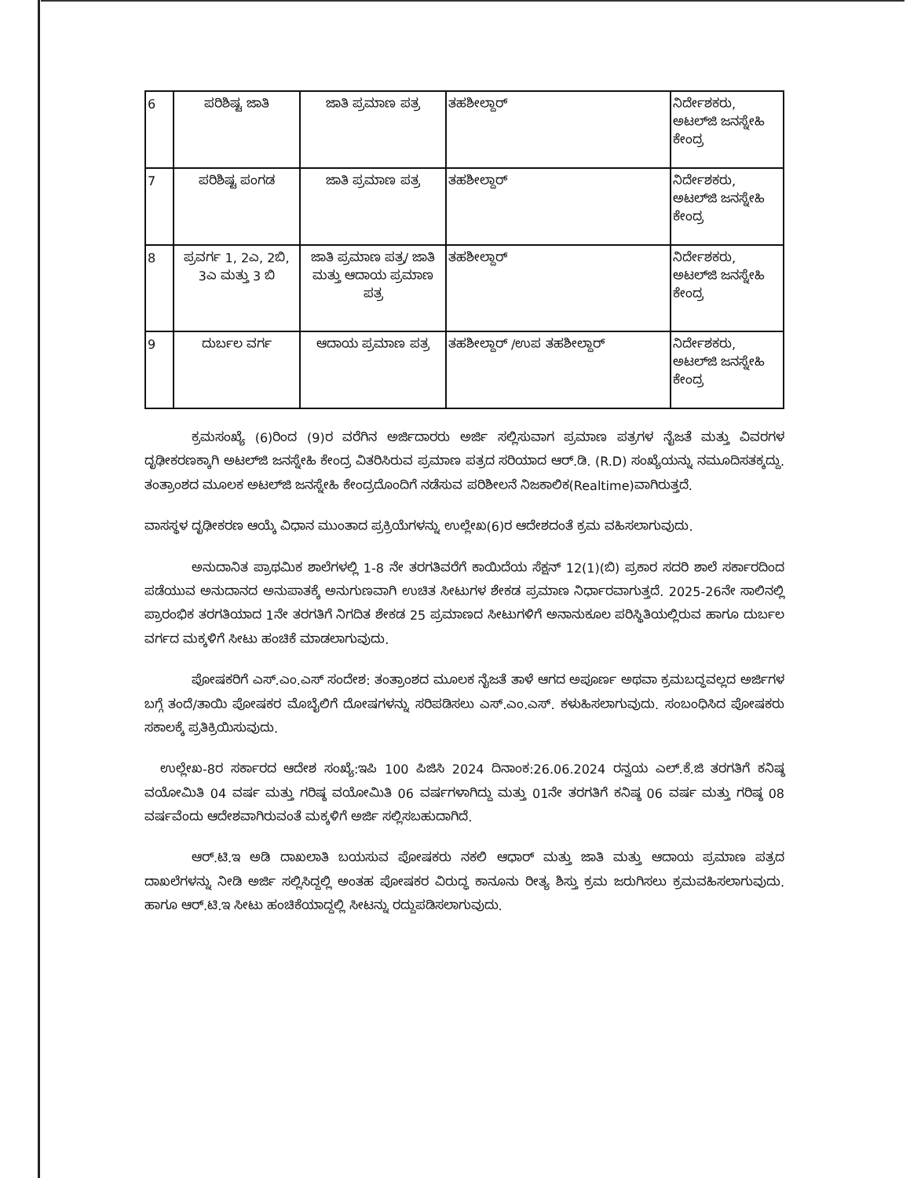| 6 | ಪರಿಶಿಷ್ಟ ಜಾತಿ | ಜಾತಿ ಪ್ರಮಾಣ ಪತ್ರ | ತಹಶೀಲ್ದಾರ್ | ನಿರ್ದೇಶಕರು, ಅಟಲ್‌ಜಿ ಜನಸ್ನೇಹಿ ಕೇಂದ್ರ |
| 7 | ಪರಿಶಿಷ್ಟ ಪಂಗಡ | ಜಾತಿ ಪ್ರಮಾಣ ಪತ್ರ | ತಹಶೀಲ್ದಾರ್ | ನಿರ್ದೇಶಕರು, ಅಟಲ್‌ಜಿ ಜನಸ್ನೇಹಿ ಕೇಂದ್ರ |
| 8 | ಪ್ರವರ್ಗ 1, 2ಎ, 2ಬಿ, 3ಎ ಮತ್ತು 3 ಬಿ | ಜಾತಿ ಪ್ರಮಾಣ ಪತ್ರ/ ಜಾತಿ ಮತ್ತು ಆದಾಯ ಪ್ರಮಾಣ ಪತ್ರ | ತಹಶೀಲ್ದಾರ್ | ನಿರ್ದೇಶಕರು, ಅಟಲ್‌ಜಿ ಜನಸ್ನೇಹಿ ಕೇಂದ್ರ |
| 9 | ದುರ್ಬಲ ವರ್ಗ | ಆದಾಯ ಪ್ರಮಾಣ ಪತ್ರ | ತಹಶೀಲ್ದಾರ್ /ಉಪ ತಹಶೀಲ್ದಾರ್ | ನಿರ್ದೇಶಕರು, ಅಟಲ್‌ಜಿ ಜನಸ್ನೇಹಿ ಕೇಂದ್ರ |
ಕ್ರಮಸಂಖ್ಯೆ (6)ರಿಂದ (9)ರ ವರೆಗಿನ ಅರ್ಜಿದಾರರು ಅರ್ಜಿ ಸಲ್ಲಿಸುವಾಗ ಪ್ರಮಾಣ ಪತ್ರಗಳ ನೈಜತೆ ಮತ್ತು ವಿವರಗಳ ದೃಢೀಕರಣಕ್ಕಾಗಿ ಅಟಲ್‌ಜಿ ಜನಸ್ನೇಹಿ ಕೇಂದ್ರ ವಿತರಿಸಿರುವ ಪ್ರಮಾಣ ಪತ್ರದ ಸರಿಯಾದ ಆರ್.ಡಿ. (R.D) ಸಂಖ್ಯೆಯನ್ನು ನಮೂದಿಸತಕ್ಕದ್ದು. ತಂತ್ರಾಂಶದ ಮೂಲಕ ಅಟಲ್‌ಜಿ ಜನಸ್ನೇಹಿ ಕೇಂದ್ರದೊಂದಿಗೆ ನಡೆಸುವ ಪರಿಶೀಲನೆ ನಿಜಕಾಲಿಕ(Realtime)ವಾಗಿರುತ್ತದೆ.
ವಾಸಸ್ಥಳ ದೃಢೀಕರಣ ಆಯ್ಕೆ ವಿಧಾನ ಮುಂತಾದ ಪ್ರಕ್ರಿಯೆಗಳನ್ನು ಉಲ್ಲೇಖ(6)ರ ಆದೇಶದಂತೆ ಕ್ರಮ ವಹಿಸಲಾಗುವುದು.
ಅನುದಾನಿತ ಪ್ರಾಥಮಿಕ ಶಾಲೆಗಳಲ್ಲಿ 1-8 ನೇ ತರಗತಿವರೆಗೆ ಕಾಯಿದೆಯ ಸೆಕ್ಷನ್ 12(1)(ಬಿ) ಪ್ರಕಾರ ಸದರಿ ಶಾಲೆ ಸರ್ಕಾರದಿಂದ ಪಡೆಯುವ ಅನುದಾನದ ಅನುಪಾತಕ್ಕೆ ಅನುಗುಣವಾಗಿ ಉಚಿತ ಸೀಟುಗಳ ಶೇಕಡ ಪ್ರಮಾಣ ನಿರ್ಧಾರವಾಗುತ್ತದೆ. 2025-26ನೇ ಸಾಲಿನಲ್ಲಿ ಪ್ರಾರಂಭಿಕ ತರಗತಿಯಾದ 1ನೇ ತರಗತಿಗೆ ನಿಗದಿತ ಶೇಕಡ 25 ಪ್ರಮಾಣದ ಸೀಟುಗಳಿಗೆ ಅನಾನುಕೂಲ ಪರಿಸ್ಥಿತಿಯಲ್ಲಿರುವ ಹಾಗೂ ದುರ್ಬಲ ವರ್ಗದ ಮಕ್ಕಳಿಗೆ ಸೀಟು ಹಂಚಿಕೆ ಮಾಡಲಾಗುವುದು.
ಪೋಷಕರಿಗೆ ಎಸ್.ಎಂ.ಎಸ್ ಸಂದೇಶ: ತಂತ್ರಾಂಶದ ಮೂಲಕ ನೈಜತೆ ತಾಳೆ ಆಗದ ಅಪೂರ್ಣ ಅಥವಾ ಕ್ರಮಬದ್ಧವಲ್ಲದ ಅರ್ಜಿಗಳ ಬಗ್ಗೆ ತಂದೆ/ತಾಯಿ ಪೋಷಕರ ಮೊಬೈಲಿಗೆ ದೋಷಗಳನ್ನು ಸರಿಪಡಿಸಲು ಎಸ್.ಎಂ.ಎಸ್. ಕಳುಹಿಸಲಾಗುವುದು. ಸಂಬಂಧಿಸಿದ ಪೋಷಕರು ಸಕಾಲಕ್ಕೆ ಪ್ರತಿಕ್ರಿಯಿಸುವುದು.
ಉಲ್ಲೇಖ-8ರ ಸರ್ಕಾರದ ಆದೇಶ ಸಂಖ್ಯೆ:ಇಪಿ 100 ಪಿಜಿಸಿ 2024 ದಿನಾಂಕ:26.06.2024 ರನ್ವಯ ಎಲ್.ಕೆ.ಜಿ ತರಗತಿಗೆ ಕನಿಷ್ಠ ವಯೋಮಿತಿ 04 ವರ್ಷ ಮತ್ತು ಗರಿಷ್ಠ ವಯೋಮಿತಿ 06 ವರ್ಷಗಳಾಗಿದ್ದು ಮತ್ತು 01ನೇ ತರಗತಿಗೆ ಕನಿಷ್ಠ 06 ವರ್ಷ ಮತ್ತು ಗರಿಷ್ಠ 08 ವರ್ಷವೆಂದು ಆದೇಶವಾಗಿರುವಂತೆ ಮಕ್ಕಳಿಗೆ ಅರ್ಜಿ ಸಲ್ಲಿಸಬಹುದಾಗಿದೆ.
ಆರ್.ಟಿ.ಇ ಅಡಿ ದಾಖಲಾತಿ ಬಯಸುವ ಪೋಷಕರು ನಕಲಿ ಆಧಾರ್ ಮತ್ತು ಜಾತಿ ಮತ್ತು ಆದಾಯ ಪ್ರಮಾಣ ಪತ್ರದ ದಾಖಲೆಗಳನ್ನು ನೀಡಿ ಅರ್ಜಿ ಸಲ್ಲಿಸಿದ್ದಲ್ಲಿ ಅಂತಹ ಪೋಷಕರ ವಿರುದ್ಧ ಕಾನೂನು ರೀತ್ಯ ಶಿಸ್ತು ಕ್ರಮ ಜರುಗಿಸಲು ಕ್ರಮವಹಿಸಲಾಗುವುದು. ಹಾಗೂ ಆರ್.ಟಿ.ಇ ಸೀಟು ಹಂಚಿಕೆಯಾದ್ದಲ್ಲಿ ಸೀಟನ್ನು ರದ್ದುಪಡಿಸಲಾಗುವುದು.